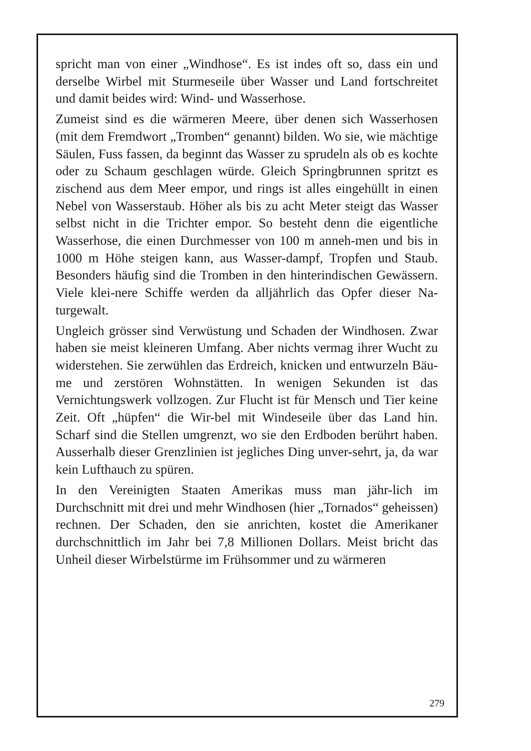spricht man von einer „Windhose“. Es ist indes oft so, dass ein und derselbe Wirbel mit Sturmeseile über Wasser und Land fortschreitet und damit beides wird: Wind- und Wasserhose.
Zumeist sind es die wärmeren Meere, über denen sich Wasserhosen (mit dem Fremdwort „Tromben“ genannt) bilden. Wo sie, wie mächtige Säulen, Fuss fassen, da beginnt das Wasser zu sprudeln als ob es kochte oder zu Schaum geschlagen würde. Gleich Springbrunnen spritzt es zischend aus dem Meer empor, und rings ist alles eingehüllt in einen Nebel von Wasserstaub. Höher als bis zu acht Meter steigt das Wasser selbst nicht in die Trichter empor. So besteht denn die eigentliche Wasserhose, die einen Durchmesser von 100 m anneh-men und bis in 1000 m Höhe steigen kann, aus Wasser-dampf, Tropfen und Staub. Besonders häufig sind die Tromben in den hinterindischen Gewässern. Viele klei-nere Schiffe werden da alljährlich das Opfer dieser Na-turgewalt.
Ungleich grösser sind Verwüstung und Schaden der Windhosen. Zwar haben sie meist kleineren Umfang. Aber nichts vermag ihrer Wucht zu widerstehen. Sie zerwühlen das Erdreich, knicken und entwurzeln Bäu-me und zerstören Wohnstätten. In wenigen Sekunden ist das Vernichtungswerk vollzogen. Zur Flucht ist für Mensch und Tier keine Zeit. Oft „hüpfen“ die Wir-bel mit Windeseile über das Land hin. Scharf sind die Stellen umgrenzt, wo sie den Erdboden berührt haben. Ausserhalb dieser Grenzlinien ist jegliches Ding unver-sehrt, ja, da war kein Lufthauch zu spüren.
In den Vereinigten Staaten Amerikas muss man jähr-lich im Durchschnitt mit drei und mehr Windhosen (hier „Tornados“ geheissen) rechnen. Der Schaden, den sie anrichten, kostet die Amerikaner durchschnittlich im Jahr bei 7,8 Millionen Dollars. Meist bricht das Unheil dieser Wirbelstürme im Frühsommer und zu wärmeren
279